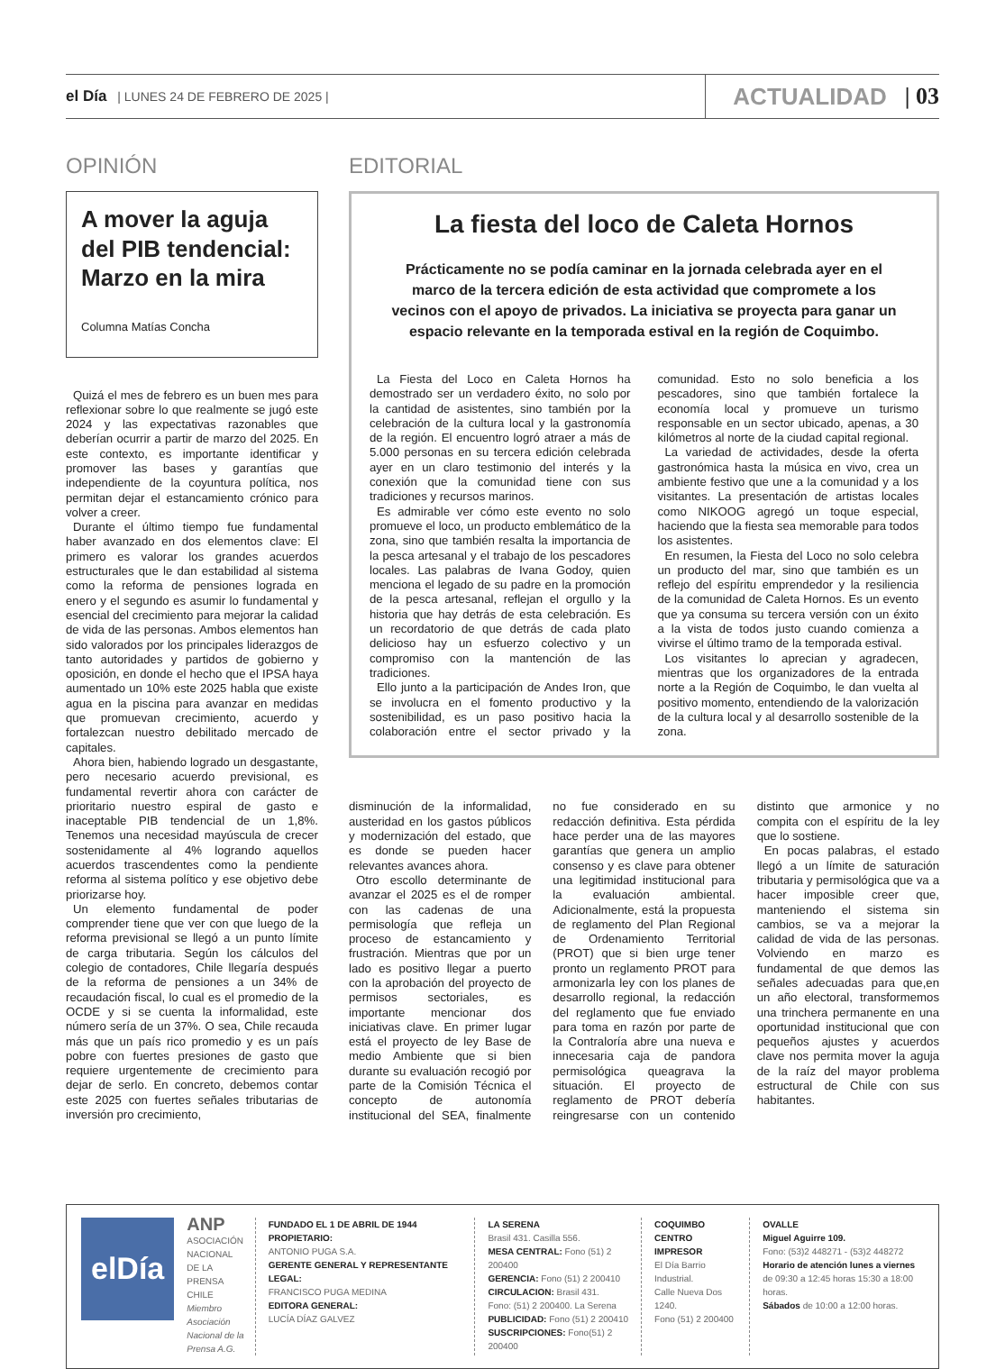el Día | LUNES 24 DE FEBRERO DE 2025 |
ACTUALIDAD | 03
OPINIÓN
A mover la aguja del PIB tendencial: Marzo en la mira
Columna Matías Concha
Quizá el mes de febrero es un buen mes para reflexionar sobre lo que realmente se jugó este 2024 y las expectativas razonables que deberían ocurrir a partir de marzo del 2025. En este contexto, es importante identificar y promover las bases y garantías que independiente de la coyuntura política, nos permitan dejar el estancamiento crónico para volver a creer.
Durante el último tiempo fue fundamental haber avanzado en dos elementos clave: El primero es valorar los grandes acuerdos estructurales que le dan estabilidad al sistema como la reforma de pensiones lograda en enero y el segundo es asumir lo fundamental y esencial del crecimiento para mejorar la calidad de vida de las personas. Ambos elementos han sido valorados por los principales liderazgos de tanto autoridades y partidos de gobierno y oposición, en donde el hecho que el IPSA haya aumentado un 10% este 2025 habla que existe agua en la piscina para avanzar en medidas que promuevan crecimiento, acuerdo y fortalezcan nuestro debilitado mercado de capitales.
Ahora bien, habiendo logrado un desgastante, pero necesario acuerdo previsional, es fundamental revertir ahora con carácter de prioritario nuestro espiral de gasto e inaceptable PIB tendencial de un 1,8%. Tenemos una necesidad mayúscula de crecer sostenidamente al 4% logrando aquellos acuerdos trascendentes como la pendiente reforma al sistema político y ese objetivo debe priorizarse hoy.
Un elemento fundamental de poder comprender tiene que ver con que luego de la reforma previsional se llegó a un punto límite de carga tributaria. Según los cálculos del colegio de contadores, Chile llegaría después de la reforma de pensiones a un 34% de recaudación fiscal, lo cual es el promedio de la OCDE y si se cuenta la informalidad, este número sería de un 37%. O sea, Chile recauda más que un país rico promedio y es un país pobre con fuertes presiones de gasto que requiere urgentemente de crecimiento para dejar de serlo. En concreto, debemos contar este 2025 con fuertes señales tributarias de inversión pro crecimiento,
EDITORIAL
La fiesta del loco de Caleta Hornos
Prácticamente no se podía caminar en la jornada celebrada ayer en el marco de la tercera edición de esta actividad que compromete a los vecinos con el apoyo de privados. La iniciativa se proyecta para ganar un espacio relevante en la temporada estival en la región de Coquimbo.
La Fiesta del Loco en Caleta Hornos ha demostrado ser un verdadero éxito, no solo por la cantidad de asistentes, sino también por la celebración de la cultura local y la gastronomía de la región. El encuentro logró atraer a más de 5.000 personas en su tercera edición celebrada ayer en un claro testimonio del interés y la conexión que la comunidad tiene con sus tradiciones y recursos marinos.
Es admirable ver cómo este evento no solo promueve el loco, un producto emblemático de la zona, sino que también resalta la importancia de la pesca artesanal y el trabajo de los pescadores locales. Las palabras de Ivana Godoy, quien menciona el legado de su padre en la promoción de la pesca artesanal, reflejan el orgullo y la historia que hay detrás de esta celebración. Es un recordatorio de que detrás de cada plato delicioso hay un esfuerzo colectivo y un compromiso con la mantención de las tradiciones.
Ello junto a la participación de Andes Iron, que se involucra en el fomento productivo y la sostenibilidad, es un paso positivo hacia la colaboración entre el sector privado y la comunidad. Esto no solo beneficia a los pescadores, sino que también fortalece la economía local y promueve un turismo responsable en un sector ubicado, apenas, a 30 kilómetros al norte de la ciudad capital regional.
La variedad de actividades, desde la oferta gastronómica hasta la música en vivo, crea un ambiente festivo que une a la comunidad y a los visitantes. La presentación de artistas locales como NIKOOG agregó un toque especial, haciendo que la fiesta sea memorable para todos los asistentes.
En resumen, la Fiesta del Loco no solo celebra un producto del mar, sino que también es un reflejo del espíritu emprendedor y la resiliencia de la comunidad de Caleta Hornos. Es un evento que ya consuma su tercera versión con un éxito a la vista de todos justo cuando comienza a vivirse el último tramo de la temporada estival.
Los visitantes lo aprecian y agradecen, mientras que los organizadores de la entrada norte a la Región de Coquimbo, le dan vuelta al positivo momento, entendiendo de la valorización de la cultura local y al desarrollo sostenible de la zona.
disminución de la informalidad, austeridad en los gastos públicos y modernización del estado, que es donde se pueden hacer relevantes avances ahora.
Otro escollo determinante de avanzar el 2025 es el de romper con las cadenas de una permisología que refleja un proceso de estancamiento y frustración. Mientras que por un lado es positivo llegar a puerto con la aprobación del proyecto de permisos sectoriales, es importante mencionar dos iniciativas clave. En primer lugar está el proyecto de ley Base de medio Ambiente que si bien durante su evaluación recogió por parte de la Comisión Técnica el concepto de autonomía institucional del SEA, finalmente no fue considerado en su redacción definitiva. Esta pérdida hace perder una de las mayores garantías que genera un amplio consenso y es clave para obtener una legitimidad institucional para la evaluación ambiental. Adicionalmente, está la propuesta de reglamento del Plan Regional de Ordenamiento Territorial (PROT) que si bien urge tener pronto un reglamento PROT para armonizarla ley con los planes de desarrollo regional, la redacción del reglamento que fue enviado para toma en razón por parte de la Contraloría abre una nueva e innecesaria caja de pandora permisológica queagrava la situación. El proyecto de reglamento de PROT debería reingresarse con un contenido distinto que armonice y no compita con el espíritu de la ley que lo sostiene.
En pocas palabras, el estado llegó a un límite de saturación tributaria y permisológica que va a hacer imposible creer que, manteniendo el sistema sin cambios, se va a mejorar la calidad de vida de las personas. Volviendo en marzo es fundamental de que demos las señales adecuadas para que,en un año electoral, transformemos una trinchera permanente en una oportunidad institucional que con pequeños ajustes y acuerdos clave nos permita mover la aguja de la raíz del mayor problema estructural de Chile con sus habitantes.
elDía
ANP
ASOCIACIÓN NACIONAL DE LA PRENSA CHILE
Miembro Asociación Nacional de la Prensa A.G.
FUNDADO EL 1 DE ABRIL DE 1944
PROPIETARIO:
ANTONIO PUGA S.A.
GERENTE GENERAL Y REPRESENTANTE LEGAL:
FRANCISCO PUGA MEDINA
EDITORA GENERAL:
LUCÍA DÍAZ GALVEZ
LA SERENA
Brasil 431. Casilla 556.
MESA CENTRAL: Fono (51) 2 200400
GERENCIA: Fono (51) 2 200410
CIRCULACION: Brasil 431.
Fono: (51) 2 200400. La Serena
PUBLICIDAD: Fono (51) 2 200410
SUSCRIPCIONES: Fono(51) 2 200400
COQUIMBO
CENTRO IMPRESOR
El Día Barrio Industrial.
Calle Nueva Dos 1240.
Fono (51) 2 200400
OVALLE
Miguel Aguirre 109.
Fono: (53)2 448271 - (53)2 448272
Horario de atención lunes a viernes
de 09:30 a 12:45 horas 15:30 a 18:00 horas.
Sábados de 10:00 a 12:00 horas.